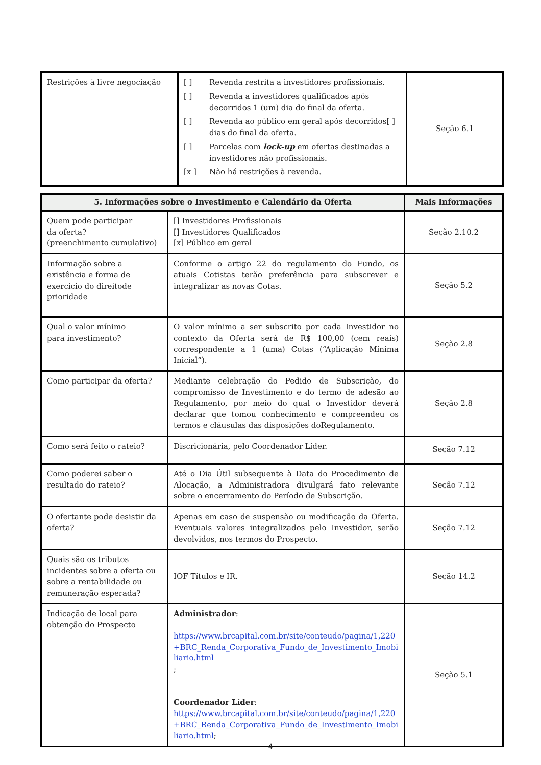| Restrições à livre negociação | [ ] Revenda restrita a investidores profissionais. [ ] Revenda a investidores qualificados após decorridos 1 (um) dia do final da oferta. [ ] Revenda ao público em geral após decorridos[ ] dias do final da oferta. [ ] Parcelas com lock-up em ofertas destinadas a investidores não profissionais. [x ] Não há restrições à revenda. | Seção 6.1 |
| 5. Informações sobre o Investimento e Calendário da Oferta | | Mais Informações |
| --- | --- | --- |
| Quem pode participar da oferta? (preenchimento cumulativo) | [] Investidores Profissionais [] Investidores Qualificados [x] Público em geral | Seção 2.10.2 |
| Informação sobre a existência e forma de exercício do direitode prioridade | Conforme o artigo 22 do regulamento do Fundo, os atuais Cotistas terão preferência para subscrever e integralizar as novas Cotas. | Seção 5.2 |
| Qual o valor mínimo para investimento? | O valor mínimo a ser subscrito por cada Investidor no contexto da Oferta será de R$ 100,00 (cem reais) correspondente a 1 (uma) Cotas (“Aplicação Mínima Inicial”). | Seção 2.8 |
| Como participar da oferta? | Mediante celebração do Pedido de Subscrição, do compromisso de Investimento e do termo de adesão ao Regulamento, por meio do qual o Investidor deverá declarar que tomou conhecimento e compreendeu os termos e cláusulas das disposições doRegulamento. | Seção 2.8 |
| Como será feito o rateio? | Discricionária, pelo Coordenador Líder. | Seção 7.12 |
| Como poderei saber o resultado do rateio? | Até o Dia Útil subsequente à Data do Procedimento de Alocação, a Administradora divulgará fato relevante sobre o encerramento do Período de Subscrição. | Seção 7.12 |
| O ofertante pode desistir da oferta? | Apenas em caso de suspensão ou modificação da Oferta. Eventuais valores integralizados pelo Investidor, serão devolvidos, nos termos do Prospecto. | Seção 7.12 |
| Quais são os tributos incidentes sobre a oferta ou sobre a rentabilidade ou remuneração esperada? | IOF Títulos e IR. | Seção 14.2 |
| Indicação de local para obtenção do Prospecto | Administrador : https://www.brcapital.com.br/site/conteudo/pagina/1,220+BRC_Renda_Corporativa_Fundo_de_Investimento_Imobiliario.html ; Coordenador Líder : https://www.brcapital.com.br/site/conteudo/pagina/1,220+BRC_Renda_Corporativa_Fundo_de_Investimento_Imobiliario.html ; | Seção 5.1 |
4